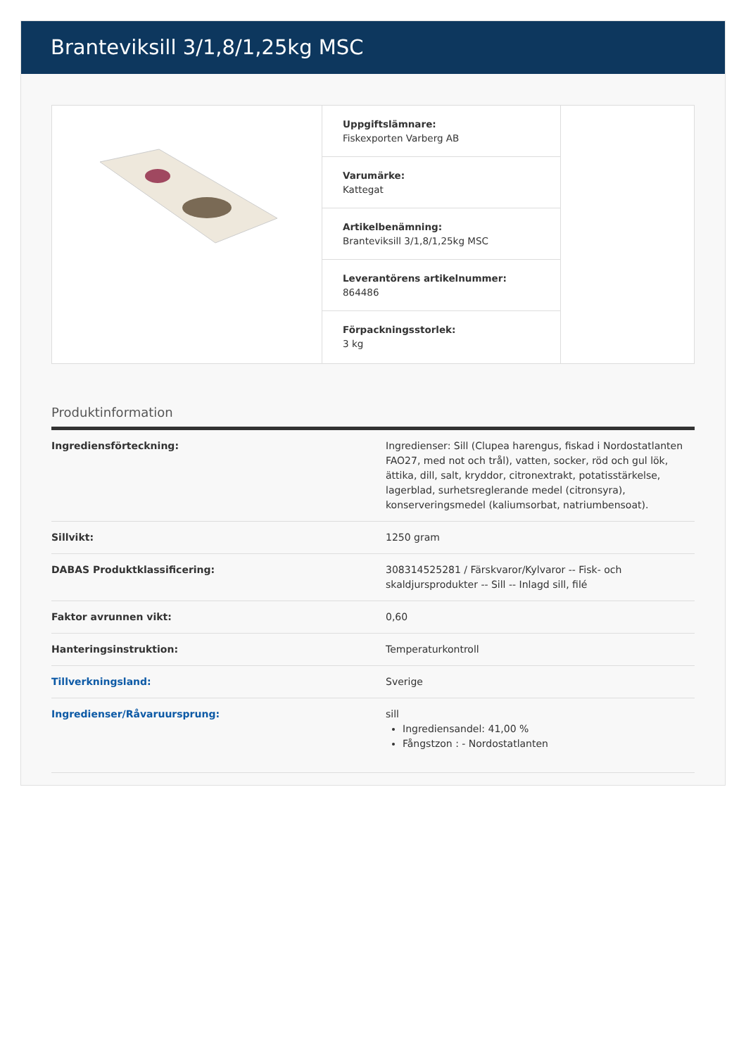Branteviksill 3/1,8/1,25kg MSC
Uppgiftslämnare:
Fiskexporten Varberg AB
Varumärke:
Kattegat
Artikelbenämning:
Branteviksill 3/1,8/1,25kg MSC
Leverantörens artikelnummer:
864486
Förpackningsstorlek:
3 kg
Produktinformation
| Ingrediensförteckning: | Ingredienser: Sill (Clupea harengus, fiskad i Nordostatlanten FAO27, med not och trål), vatten, socker, röd och gul lök, ättika, dill, salt, kryddor, citronextrakt, potatisstärkelse, lagerblad, surhetsreglerande medel (citronsyra), konserveringsmedel (kaliumsorbat, natriumbensoat). |
| Sillvikt: | 1250 gram |
| DABAS Produktklassificering: | 308314525281 / Färskvaror/Kylvaror -- Fisk- och skaldjursprodukter -- Sill -- Inlagd sill, filé |
| Faktor avrunnen vikt: | 0,60 |
| Hanteringsinstruktion: | Temperaturkontroll |
| Tillverkningsland: | Sverige |
| Ingredienser/Råvaruursprung: | sill Ingrediensandel: 41,00 % Fångstzon : - Nordostatlanten |